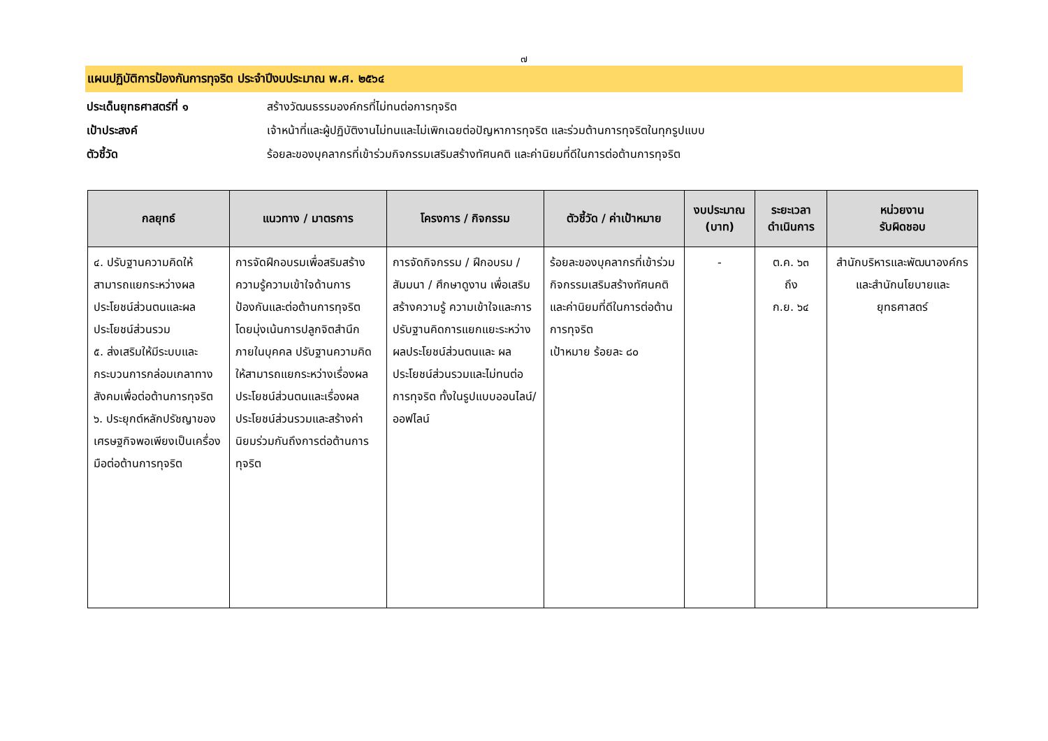๗
แผนปฏิบัติการป้องกันการทุจริต ประจำปีงบประมาณ พ.ศ. ๒๕๖๔
ประเด็นยุทธศาสตร์ที่ ๑ สร้างวัฒนธรรมองค์กรที่ไม่ทนต่อการทุจริต
เป้าประสงค์ เจ้าหน้าที่และผู้ปฏิบัติงานไม่ทนและไม่เพิกเฉยต่อปัญหาการทุจริต และร่วมต้านการทุจริตในทุกรูปแบบ
ตัวชี้วัด ร้อยละของบุคลากรที่เข้าร่วมกิจกรรมเสริมสร้างทัศนคติ และค่านิยมที่ดีในการต่อต้านการทุจริต
| กลยุทธ์ | แนวทาง / มาตรการ | โครงการ / กิจกรรม | ตัวชี้วัด / ค่าเป้าหมาย | งบประมาณ (บาท) | ระยะเวลา ดำเนินการ | หน่วยงาน รับผิดชอบ |
| --- | --- | --- | --- | --- | --- | --- |
| ๔. ปรับฐานความคิดให้สามารถแยกระหว่างผลประโยชน์ส่วนตนและผลประโยชน์ส่วนรวม ๕. ส่งเสริมให้มีระบบและกระบวนการกล่อมเกลาทางสังคมเพื่อต่อต้านการทุจริต ๖. ประยุกต์หลักปรัชญาของเศรษฐกิจพอเพียงเป็นเครื่องมือต่อต้านการทุจริต | การจัดฝึกอบรมเพื่อสริมสร้างความรู้ความเข้าใจด้านการป้องกันและต่อต้านการทุจริต โดยมุ่งเน้นการปลูกจิตสำนึกภายในบุคคล ปรับฐานความคิดให้สามารถแยกระหว่างเรื่องผลประโยชน์ส่วนตนและเรื่องผลประโยชน์ส่วนรวมและสร้างค่านิยมร่วมกันถึงการต่อต้านการทุจริต | การจัดกิจกรรม / ฝึกอบรม / สัมมนา / ศึกษาดูงาน เพื่อเสริมสร้างความรู้ ความเข้าใจและการปรับฐานคิดการแยกแยะระหว่างผลประโยชน์ส่วนตนและ ผลประโยชน์ส่วนรวมและไม่ทนต่อการทุจริต ทั้งในรูปแบบออนไลน์/ออฟไลน์ | ร้อยละของบุคลากรที่เข้าร่วมกิจกรรมเสริมสร้างทัศนคติและค่านิยมที่ดีในการต่อต้านการทุจริต เป้าหมาย ร้อยละ ๘๐ | - | ต.ค. ๖๓ ถึง ก.ย. ๖๔ | สำนักบริหารและพัฒนาองค์กร และสำนักนโยบายและยุทธศาสตร์ |